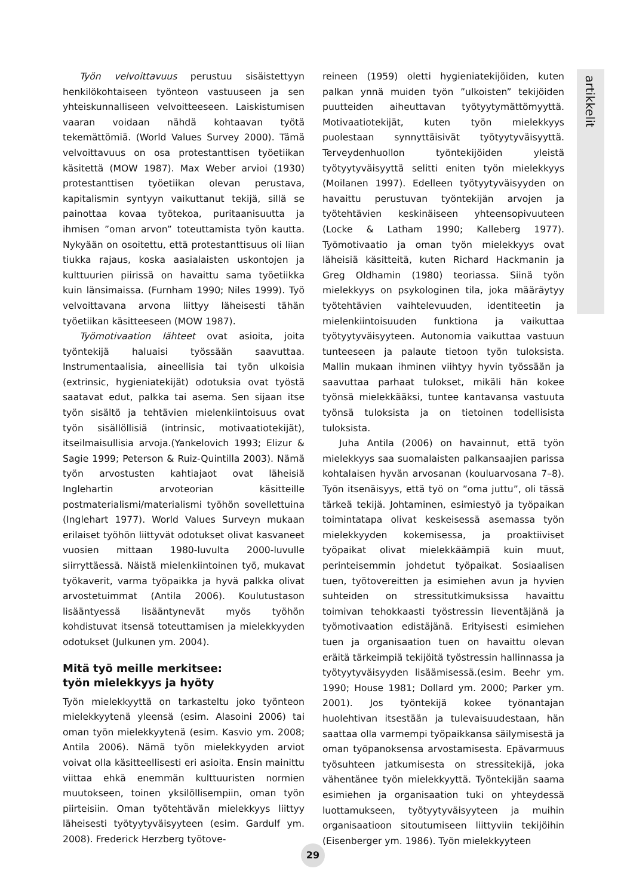Työn velvoittavuus perustuu sisäistettyyn henkilökohtaiseen työnteon vastuuseen ja sen yhteiskunnalliseen velvoitteeseen. Laiskistumisen vaaran voidaan nähdä kohtaavan työtä tekemättömiä. (World Values Survey 2000). Tämä velvoittavuus on osa protestanttisen työetiikan käsitettä (MOW 1987). Max Weber arvioi (1930) protestanttisen työetiikan olevan perustava, kapitalismin syntyyn vaikuttanut tekijä, sillä se painottaa kovaa työtekoa, puritaanisuutta ja ihmisen ”oman arvon” toteuttamista työn kautta. Nykyään on osoitettu, että protestanttisuus oli liian tiukka rajaus, koska aasialaisten uskontojen ja kulttuurien piirissä on havaittu sama työetiikka kuin länsimaissa. (Furnham 1990; Niles 1999). Työ velvoittavana arvona liittyy läheisesti tähän työetiikan käsitteeseen (MOW 1987).
Työmotivaation lähteet ovat asioita, joita työntekijä haluaisi työssään saavuttaa. Instrumentaalisia, aineellisia tai työn ulkoisia (extrinsic, hygieniatekijät) odotuksia ovat työstä saatavat edut, palkka tai asema. Sen sijaan itse työn sisältö ja tehtävien mielenkiintoisuus ovat työn sisällöllisiä (intrinsic, motivaatiotekijät), itseilmaisullisia arvoja.(Yankelovich 1993; Elizur & Sagie 1999; Peterson & Ruiz-Quintilla 2003). Nämä työn arvostusten kahtiajaot ovat läheisiä Inglehartin arvoteorian käsitteille postmaterialismi/materialismi työhön sovellettuina (Inglehart 1977). World Values Surveyn mukaan erilaiset työhön liittyvät odotukset olivat kasvaneet vuosien mittaan 1980-luvulta 2000-luvulle siirryttäessä. Näistä mielenkiintoinen työ, mukavat työkaverit, varma työpaikka ja hyvä palkka olivat arvostetuimmat (Antila 2006). Koulutustason lisääntyessä lisääntynevät myös työhön kohdistuvat itsensä toteuttamisen ja mielekkyyden odotukset (Julkunen ym. 2004).
Mitä työ meille merkitsee:
työn mielekkyys ja hyöty
Työn mielekkyyttä on tarkasteltu joko työnteon mielekkyytenä yleensä (esim. Alasoini 2006) tai oman työn mielekkyytenä (esim. Kasvio ym. 2008; Antila 2006). Nämä työn mielekkyyden arviot voivat olla käsitteellisesti eri asioita. Ensin mainittu viittaa ehkä enemmän kulttuuristen normien muutokseen, toinen yksilöllisempiin, oman työn piirteisiin. Oman työtehtävän mielekkyys liittyy läheisesti työtyytyväisyyteen (esim. Gardulf ym. 2008). Frederick Herzberg työtove-
reineen (1959) oletti hygieniatekijöiden, kuten palkan ynnä muiden työn ”ulkoisten” tekijöiden puutteiden aiheuttavan työtyytymättömyyttä. Motivaatiotekijät, kuten työn mielekkyys puolestaan synnyttäisivät työtyytyväisyyttä. Terveydenhuollon työntekijöiden yleistä työtyytyväisyyttä selitti eniten työn mielekkyys (Moilanen 1997). Edelleen työtyytyväisyyden on havaittu perustuvan työntekijän arvojen ja työtehtävien keskinäiseen yhteensopivuuteen (Locke & Latham 1990; Kalleberg 1977). Työmotivaatio ja oman työn mielekkyys ovat läheisiä käsitteitä, kuten Richard Hackmanin ja Greg Oldhamin (1980) teoriassa. Siinä työn mielekkyys on psykologinen tila, joka määräytyy työtehtävien vaihtelevuuden, identiteetin ja mielenkiintoisuuden funktiona ja vaikuttaa työtyytyväisyyteen. Autonomia vaikuttaa vastuun tunteeseen ja palaute tietoon työn tuloksista. Mallin mukaan ihminen viihtyy hyvin työssään ja saavuttaa parhaat tulokset, mikäli hän kokee työnsä mielekkääksi, tuntee kantavansa vastuuta työnsä tuloksista ja on tietoinen todellisista tuloksista.
Juha Antila (2006) on havainnut, että työn mielekkyys saa suomalaisten palkansaajien parissa kohtalaisen hyvän arvosanan (kouluarvosana 7–8). Työn itsenäisyys, että työ on ”oma juttu”, oli tässä tärkeä tekijä. Johtaminen, esimiestyö ja työpaikan toimintatapa olivat keskeisessä asemassa työn mielekkyyden kokemisessa, ja proaktiiviset työpaikat olivat mielekkäämpiä kuin muut, perinteisemmin johdetut työpaikat. Sosiaalisen tuen, työtovereitten ja esimiehen avun ja hyvien suhteiden on stressitutkimuksissa havaittu toimivan tehokkaasti työstressin lieventäjänä ja työmotivaation edistäjänä. Erityisesti esimiehen tuen ja organisaation tuen on havaittu olevan eräitä tärkeimpiä tekijöitä työstressin hallinnassa ja työtyytyväisyyden lisäämisessä.(esim. Beehr ym. 1990; House 1981; Dollard ym. 2000; Parker ym. 2001). Jos työntekijä kokee työnantajan huolehtivan itsestään ja tulevaisuudestaan, hän saattaa olla varmempi työpaikkansa säilymisestä ja oman työpanoksensa arvostamisesta. Epävarmuus työsuhteen jatkumisesta on stressitekijä, joka vähentänee työn mielekkyyttä. Työntekijän saama esimiehen ja organisaation tuki on yhteydessä luottamukseen, työtyytyväisyyteen ja muihin organisaatioon sitoutumiseen liittyviin tekijöihin (Eisenberger ym. 1986). Työn mielekkyyteen
artikkelit
29